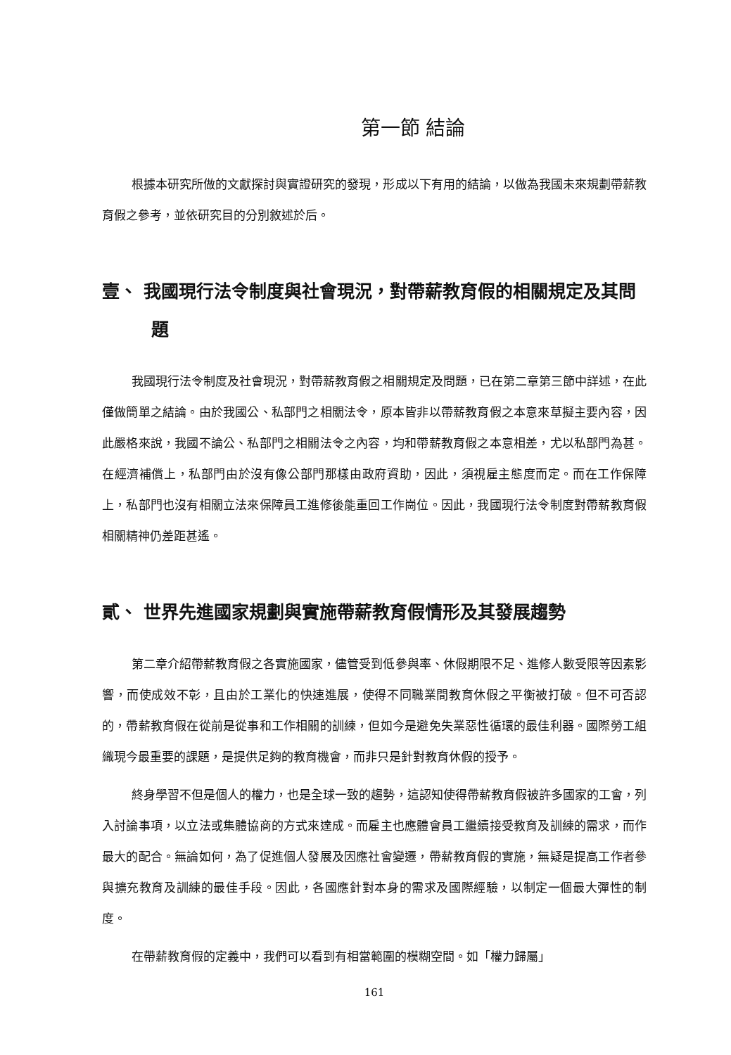第一節 結論
根據本研究所做的文獻探討與實證研究的發現，形成以下有用的結論，以做為我國未來規劃帶薪教育假之參考，並依研究目的分別敘述於后。
壹、 我國現行法令制度與社會現況，對帶薪教育假的相關規定及其問題
我國現行法令制度及社會現況，對帶薪教育假之相關規定及問題，已在第二章第三節中詳述，在此僅做簡單之結論。由於我國公、私部門之相關法令，原本皆非以帶薪教育假之本意來草擬主要內容，因此嚴格來說，我國不論公、私部門之相關法令之內容，均和帶薪教育假之本意相差，尤以私部門為甚。在經濟補償上，私部門由於沒有像公部門那樣由政府資助，因此，須視雇主態度而定。而在工作保障上，私部門也沒有相關立法來保障員工進修後能重回工作崗位。因此，我國現行法令制度對帶薪教育假相關精神仍差距甚遙。
貳、 世界先進國家規劃與實施帶薪教育假情形及其發展趨勢
第二章介紹帶薪教育假之各實施國家，儘管受到低參與率、休假期限不足、進修人數受限等因素影響，而使成效不彰，且由於工業化的快速進展，使得不同職業間教育休假之平衡被打破。但不可否認的，帶薪教育假在從前是從事和工作相關的訓練，但如今是避免失業惡性循環的最佳利器。國際勞工組織現今最重要的課題，是提供足夠的教育機會，而非只是針對教育休假的授予。
終身學習不但是個人的權力，也是全球一致的趨勢，這認知使得帶薪教育假被許多國家的工會，列入討論事項，以立法或集體協商的方式來達成。而雇主也應體會員工繼續接受教育及訓練的需求，而作最大的配合。無論如何，為了促進個人發展及因應社會變遷，帶薪教育假的實施，無疑是提高工作者參與擴充教育及訓練的最佳手段。因此，各國應針對本身的需求及國際經驗，以制定一個最大彈性的制度。
在帶薪教育假的定義中，我們可以看到有相當範圍的模糊空間。如「權力歸屬」
161